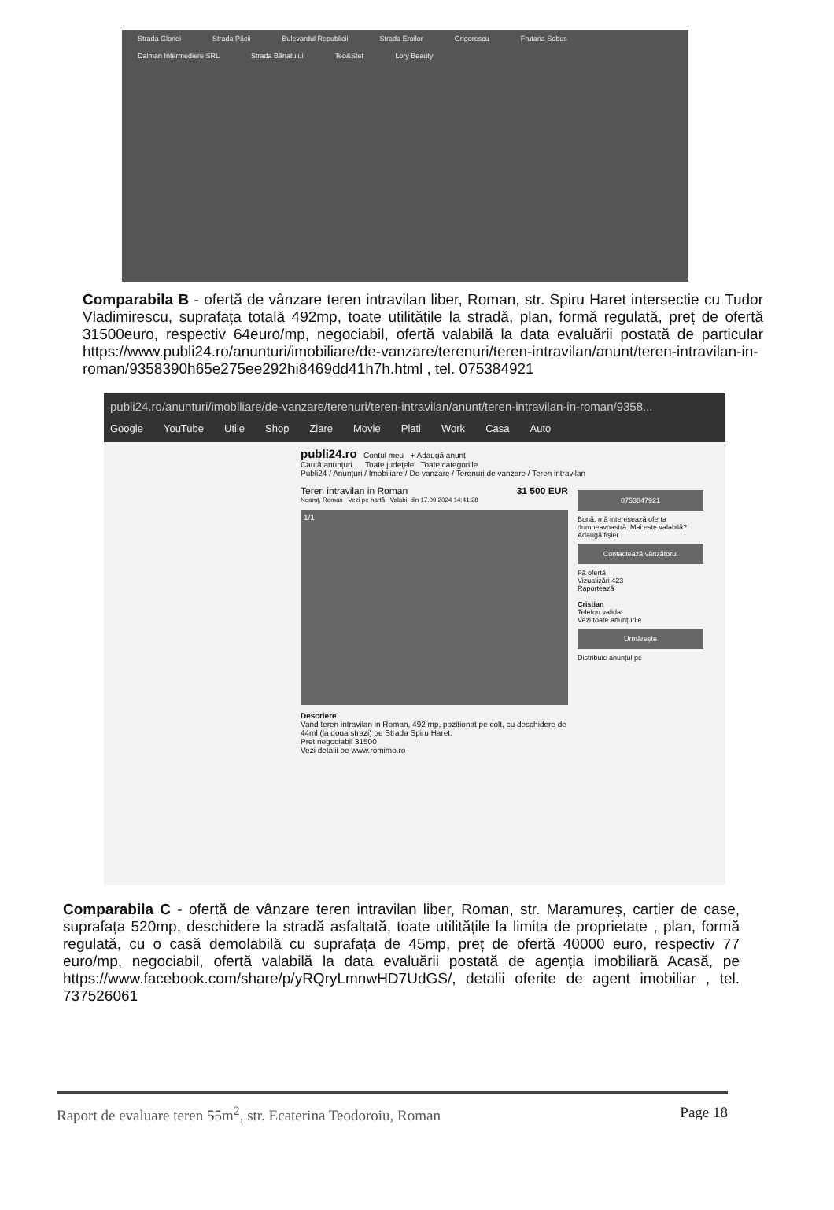Strada Gloriei Strada Păcii Bulevardul Republicii Strada Eroilor Grigorescu Frutaria Sobus Dalman Intermediere SRL Strada Bănatului Teo&Stef Lory Beauty
Comparabila B - ofertă de vânzare teren intravilan liber, Roman, str. Spiru Haret intersectie cu Tudor Vladimirescu, suprafața totală 492mp, toate utilitățile la stradă, plan, formă regulată, preț de ofertă 31500euro, respectiv 64euro/mp, negociabil, ofertă valabilă la data evaluării postată de particular https://www.publi24.ro/anunturi/imobiliare/de-vanzare/terenuri/teren-intravilan/anunt/teren-intravilan-in-roman/9358390h65e275ee292hi8469dd41h7h.html , tel. 075384921
publi24.ro/anunturi/imobiliare/de-vanzare/terenuri/teren-intravilan/anunt/teren-intravilan-in-roman/9358...
Google YouTube Utile Shop Ziare Movie Plati Work Casa Auto
publi24.ro Contul meu + Adaugă anunț
Caută anunțuri... Toate județele Toate categoriile
Publi24 / Anunțuri / Imobiliare / De vanzare / Terenuri de vanzare / Teren intravilan
Teren intravilan in Roman 31 500 EUR
Neamț, Roman Vezi pe hartă Valabil din 17.09.2024 14:41:28
1/1
Descriere
Vand teren intravilan in Roman, 492 mp, pozitionat pe colt, cu deschidere de 44ml (la doua strazi) pe Strada Spiru Haret.
Pret negociabil 31500
Vezi detalii pe www.romimo.ro
0753847921
Bună, mă interesează oferta dumneavoastră. Mai este valabilă?
Adaugă fișier
Contactează vânzătorul
Fă ofertă
Vizualizări 423
Raportează
Cristian
Telefon validat
Vezi toate anunțurile
Urmărește
Distribuie anunțul pe
Comparabila C - ofertă de vânzare teren intravilan liber, Roman, str. Maramureș, cartier de case, suprafața 520mp, deschidere la stradă asfaltată, toate utilitățile la limita de proprietate , plan, formă regulată, cu o casă demolabilă cu suprafața de 45mp, preț de ofertă 40000 euro, respectiv 77 euro/mp, negociabil, ofertă valabilă la data evaluării postată de agenția imobiliară Acasă, pe https://www.facebook.com/share/p/yRQryLmnwHD7UdGS/, detalii oferite de agent imobiliar , tel. 737526061
Raport de evaluare teren 55m<sup>2</sup>, str. Ecaterina Teodoroiu, Roman Page 18